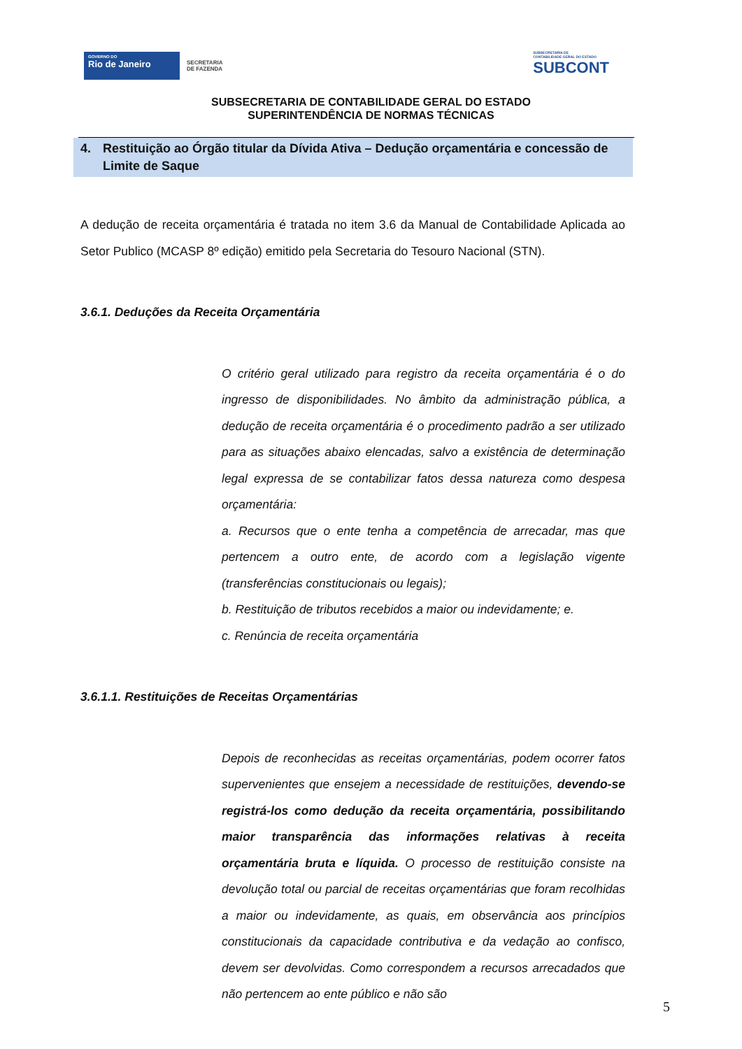GOVERNO DO
Rio de Janeiro
SECRETARIA
DE FAZENDA
SUBSECRETARIA DE
CONTABILIDADE GERAL DO ESTADO
SUBCONT
SUBSECRETARIA DE CONTABILIDADE GERAL DO ESTADO
SUPERINTENDÊNCIA DE NORMAS TÉCNICAS
4. Restituição ao Órgão titular da Dívida Ativa – Dedução orçamentária e concessão de Limite de Saque
A dedução de receita orçamentária é tratada no item 3.6 da Manual de Contabilidade Aplicada ao Setor Publico (MCASP 8º edição) emitido pela Secretaria do Tesouro Nacional (STN).
3.6.1. Deduções da Receita Orçamentária
O critério geral utilizado para registro da receita orçamentária é o do ingresso de disponibilidades. No âmbito da administração pública, a dedução de receita orçamentária é o procedimento padrão a ser utilizado para as situações abaixo elencadas, salvo a existência de determinação legal expressa de se contabilizar fatos dessa natureza como despesa orçamentária:
a. Recursos que o ente tenha a competência de arrecadar, mas que pertencem a outro ente, de acordo com a legislação vigente (transferências constitucionais ou legais);
b. Restituição de tributos recebidos a maior ou indevidamente; e.
c. Renúncia de receita orçamentária
3.6.1.1. Restituições de Receitas Orçamentárias
Depois de reconhecidas as receitas orçamentárias, podem ocorrer fatos supervenientes que ensejem a necessidade de restituições, devendo-se registrá-los como dedução da receita orçamentária, possibilitando maior transparência das informações relativas à receita orçamentária bruta e líquida. O processo de restituição consiste na devolução total ou parcial de receitas orçamentárias que foram recolhidas a maior ou indevidamente, as quais, em observância aos princípios constitucionais da capacidade contributiva e da vedação ao confisco, devem ser devolvidas. Como correspondem a recursos arrecadados que não pertencem ao ente público e não são
5